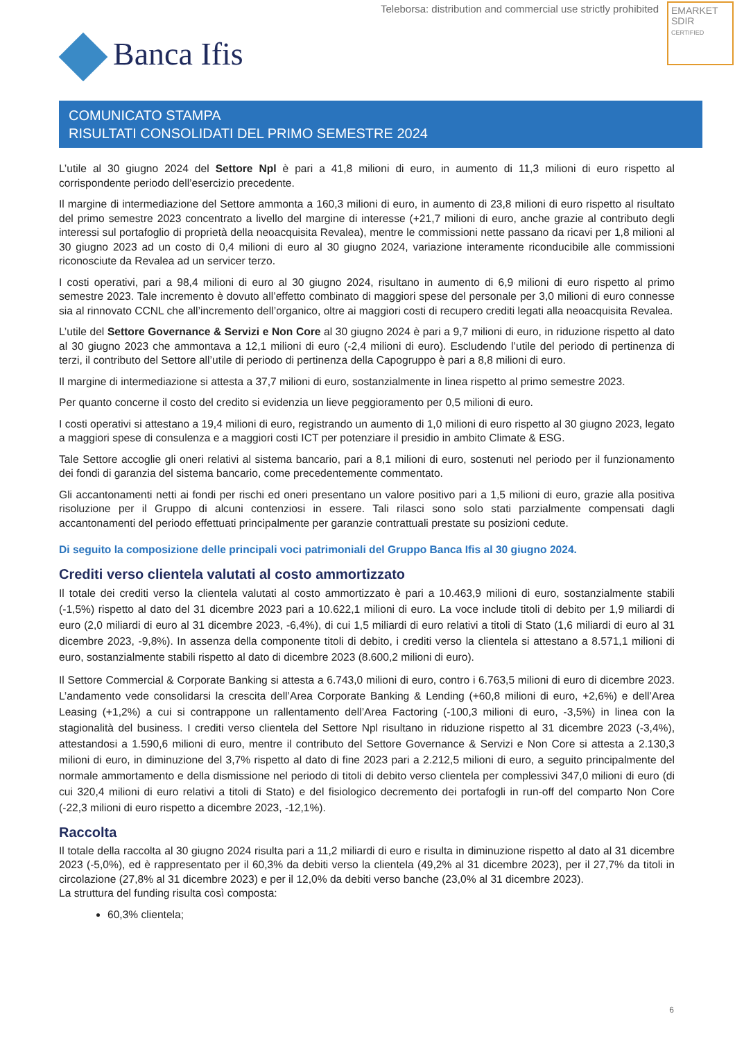Teleborsa: distribution and commercial use strictly prohibited
EMARKET
SDIR
CERTIFIED
Banca Ifis
COMUNICATO STAMPA
RISULTATI CONSOLIDATI DEL PRIMO SEMESTRE 2024
L’utile al 30 giugno 2024 del Settore Npl è pari a 41,8 milioni di euro, in aumento di 11,3 milioni di euro rispetto al corrispondente periodo dell’esercizio precedente.
Il margine di intermediazione del Settore ammonta a 160,3 milioni di euro, in aumento di 23,8 milioni di euro rispetto al risultato del primo semestre 2023 concentrato a livello del margine di interesse (+21,7 milioni di euro, anche grazie al contributo degli interessi sul portafoglio di proprietà della neoacquisita Revalea), mentre le commissioni nette passano da ricavi per 1,8 milioni al 30 giugno 2023 ad un costo di 0,4 milioni di euro al 30 giugno 2024, variazione interamente riconducibile alle commissioni riconosciute da Revalea ad un servicer terzo.
I costi operativi, pari a 98,4 milioni di euro al 30 giugno 2024, risultano in aumento di 6,9 milioni di euro rispetto al primo semestre 2023. Tale incremento è dovuto all’effetto combinato di maggiori spese del personale per 3,0 milioni di euro connesse sia al rinnovato CCNL che all’incremento dell’organico, oltre ai maggiori costi di recupero crediti legati alla neoacquisita Revalea.
L’utile del Settore Governance & Servizi e Non Core al 30 giugno 2024 è pari a 9,7 milioni di euro, in riduzione rispetto al dato al 30 giugno 2023 che ammontava a 12,1 milioni di euro (-2,4 milioni di euro). Escludendo l’utile del periodo di pertinenza di terzi, il contributo del Settore all’utile di periodo di pertinenza della Capogruppo è pari a 8,8 milioni di euro.
Il margine di intermediazione si attesta a 37,7 milioni di euro, sostanzialmente in linea rispetto al primo semestre 2023.
Per quanto concerne il costo del credito si evidenzia un lieve peggioramento per 0,5 milioni di euro.
I costi operativi si attestano a 19,4 milioni di euro, registrando un aumento di 1,0 milioni di euro rispetto al 30 giugno 2023, legato a maggiori spese di consulenza e a maggiori costi ICT per potenziare il presidio in ambito Climate & ESG.
Tale Settore accoglie gli oneri relativi al sistema bancario, pari a 8,1 milioni di euro, sostenuti nel periodo per il funzionamento dei fondi di garanzia del sistema bancario, come precedentemente commentato.
Gli accantonamenti netti ai fondi per rischi ed oneri presentano un valore positivo pari a 1,5 milioni di euro, grazie alla positiva risoluzione per il Gruppo di alcuni contenziosi in essere. Tali rilasci sono solo stati parzialmente compensati dagli accantonamenti del periodo effettuati principalmente per garanzie contrattuali prestate su posizioni cedute.
Di seguito la composizione delle principali voci patrimoniali del Gruppo Banca Ifis al 30 giugno 2024.
Crediti verso clientela valutati al costo ammortizzato
Il totale dei crediti verso la clientela valutati al costo ammortizzato è pari a 10.463,9 milioni di euro, sostanzialmente stabili (-1,5%) rispetto al dato del 31 dicembre 2023 pari a 10.622,1 milioni di euro. La voce include titoli di debito per 1,9 miliardi di euro (2,0 miliardi di euro al 31 dicembre 2023, -6,4%), di cui 1,5 miliardi di euro relativi a titoli di Stato (1,6 miliardi di euro al 31 dicembre 2023, -9,8%). In assenza della componente titoli di debito, i crediti verso la clientela si attestano a 8.571,1 milioni di euro, sostanzialmente stabili rispetto al dato di dicembre 2023 (8.600,2 milioni di euro).
Il Settore Commercial & Corporate Banking si attesta a 6.743,0 milioni di euro, contro i 6.763,5 milioni di euro di dicembre 2023. L’andamento vede consolidarsi la crescita dell’Area Corporate Banking & Lending (+60,8 milioni di euro, +2,6%) e dell’Area Leasing (+1,2%) a cui si contrappone un rallentamento dell’Area Factoring (-100,3 milioni di euro, -3,5%) in linea con la stagionalità del business. I crediti verso clientela del Settore Npl risultano in riduzione rispetto al 31 dicembre 2023 (-3,4%), attestandosi a 1.590,6 milioni di euro, mentre il contributo del Settore Governance & Servizi e Non Core si attesta a 2.130,3 milioni di euro, in diminuzione del 3,7% rispetto al dato di fine 2023 pari a 2.212,5 milioni di euro, a seguito principalmente del normale ammortamento e della dismissione nel periodo di titoli di debito verso clientela per complessivi 347,0 milioni di euro (di cui 320,4 milioni di euro relativi a titoli di Stato) e del fisiologico decremento dei portafogli in run-off del comparto Non Core (-22,3 milioni di euro rispetto a dicembre 2023, -12,1%).
Raccolta
Il totale della raccolta al 30 giugno 2024 risulta pari a 11,2 miliardi di euro e risulta in diminuzione rispetto al dato al 31 dicembre 2023 (-5,0%), ed è rappresentato per il 60,3% da debiti verso la clientela (49,2% al 31 dicembre 2023), per il 27,7% da titoli in circolazione (27,8% al 31 dicembre 2023) e per il 12,0% da debiti verso banche (23,0% al 31 dicembre 2023).
La struttura del funding risulta così composta:
60,3% clientela;
6